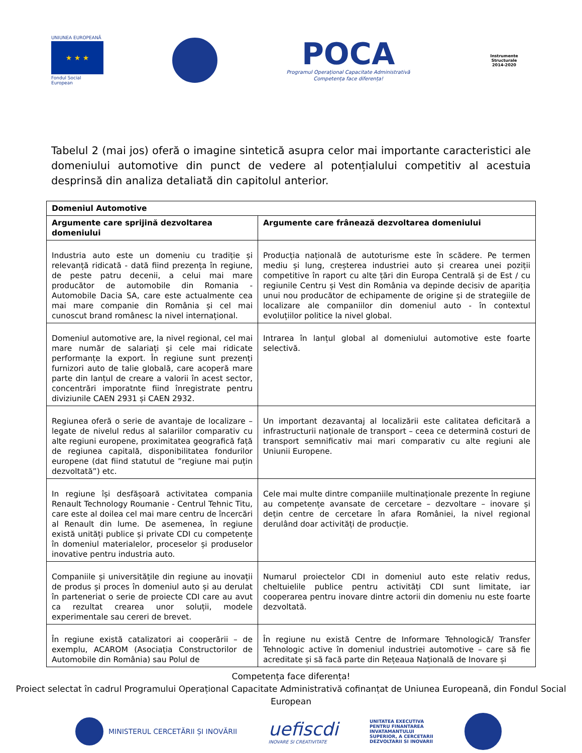UNIUNEA EUROPEANĂ
★ ★ ★
Fondul Social European
POCA
Programul Operațional Capacitate Administrativă
Competența face diferența!
Instrumente Structurale
2014-2020
Tabelul 2 (mai jos) oferă o imagine sintetică asupra celor mai importante caracteristici ale domeniului automotive din punct de vedere al potențialului competitiv al acestuia desprinsă din analiza detaliată din capitolul anterior.
| Domeniul Automotive | |
| --- | --- |
| Argumente care sprijină dezvoltarea domeniului | Argumente care frânează dezvoltarea domeniului |
| Industria auto este un domeniu cu tradiție și relevanță ridicată - dată fiind prezența în regiune, de peste patru decenii, a celui mai mare producător de automobile din Romania - Automobile Dacia SA, care este actualmente cea mai mare companie din România și cel mai cunoscut brand românesc la nivel internațional. | Producția națională de autoturisme este în scădere. Pe termen mediu și lung, creșterea industriei auto și crearea unei poziții competitive în raport cu alte țări din Europa Centrală și de Est / cu regiunile Centru și Vest din România va depinde decisiv de apariția unui nou producător de echipamente de origine și de strategiile de localizare ale companiilor din domeniul auto - în contextul evoluțiilor politice la nivel global. |
| Domeniul automotive are, la nivel regional, cel mai mare număr de salariați și cele mai ridicate performanțe la export. În regiune sunt prezenți furnizori auto de talie globală, care acoperă mare parte din lanțul de creare a valorii în acest sector, concentrări imporatnte fiind înregistrate pentru diviziunile CAEN 2931 și CAEN 2932. | Intrarea în lanțul global al domeniului automotive este foarte selectivă. |
| Regiunea oferă o serie de avantaje de localizare – legate de nivelul redus al salariilor comparativ cu alte regiuni europene, proximitatea geografică față de regiunea capitală, disponibilitatea fondurilor europene (dat fiind statutul de ”regiune mai puțin dezvoltată”) etc. | Un important dezavantaj al localizării este calitatea deficitară a infrastructurii naționale de transport – ceea ce determină costuri de transport semnificativ mai mari comparativ cu alte regiuni ale Uniunii Europene. |
| In regiune își desfășoară activitatea compania Renault Technology Roumanie - Centrul Tehnic Titu, care este al doilea cel mai mare centru de încercări al Renault din lume. De asemenea, în regiune există unități publice și private CDI cu competențe în domeniul materialelor, proceselor și produselor inovative pentru industria auto. | Cele mai multe dintre companiile multinaționale prezente în regiune au competențe avansate de cercetare – dezvoltare – inovare și dețin centre de cercetare în afara României, la nivel regional derulând doar activități de producție. |
| Companiile și universitățile din regiune au inovații de produs și proces în domeniul auto și au derulat în parteneriat o serie de proiecte CDI care au avut ca rezultat crearea unor soluții, modele experimentale sau cereri de brevet. | Numarul proiectelor CDI in domeniul auto este relativ redus, cheltuielile publice pentru activități CDI sunt limitate, iar cooperarea pentru inovare dintre actorii din domeniu nu este foarte dezvoltată. |
| În regiune există catalizatori ai cooperării – de exemplu, ACAROM (Asociația Constructorilor de Automobile din România) sau Polul de | În regiune nu există Centre de Informare Tehnologică/ Transfer Tehnologic active în domeniul industriei automotive – care să fie acreditate și să facă parte din Rețeaua Națională de Inovare și |
Competența face diferența!
Proiect selectat în cadrul Programului Operațional Capacitate Administrativă cofinanțat de Uniunea Europeană, din Fondul Social European
MINISTERUL CERCETĂRII ȘI INOVĂRII
uefiscdi
INOVARE SI CREATIVITATE
UNITATEA EXECUTIVA
PENTRU FINANTAREA
INVATAMANTULUI
SUPERIOR, A CERCETARII
DEZVOLTARII SI INOVARII